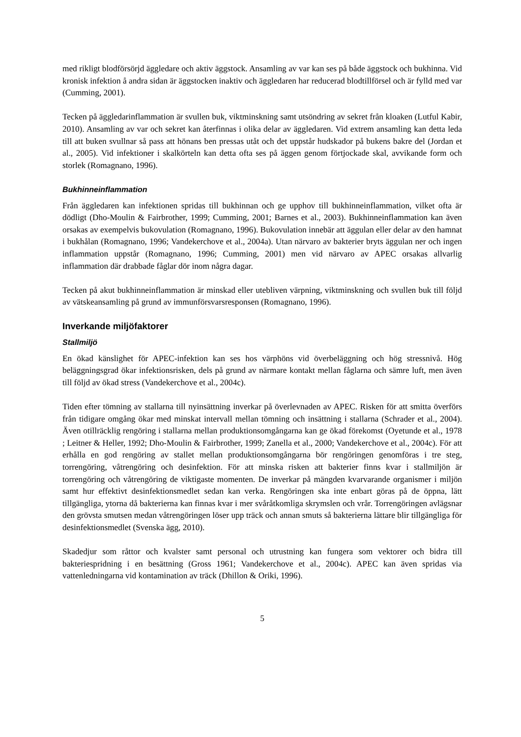med rikligt blodförsörjd äggledare och aktiv äggstock. Ansamling av var kan ses på både äggstock och bukhinna. Vid kronisk infektion å andra sidan är äggstocken inaktiv och äggledaren har reducerad blodtillförsel och är fylld med var (Cumming, 2001).
Tecken på äggledarinflammation är svullen buk, viktminskning samt utsöndring av sekret från kloaken (Lutful Kabir, 2010). Ansamling av var och sekret kan återfinnas i olika delar av äggledaren. Vid extrem ansamling kan detta leda till att buken svullnar så pass att hönans ben pressas utåt och det uppstår hudskador på bukens bakre del (Jordan et al., 2005). Vid infektioner i skalkörteln kan detta ofta ses på äggen genom förtjockade skal, avvikande form och storlek (Romagnano, 1996).
Bukhinneinflammation
Från äggledaren kan infektionen spridas till bukhinnan och ge upphov till bukhinneinflammation, vilket ofta är dödligt (Dho-Moulin & Fairbrother, 1999; Cumming, 2001; Barnes et al., 2003). Bukhinneinflammation kan även orsakas av exempelvis bukovulation (Romagnano, 1996). Bukovulation innebär att äggulan eller delar av den hamnat i bukhålan (Romagnano, 1996; Vandekerchove et al., 2004a). Utan närvaro av bakterier bryts äggulan ner och ingen inflammation uppstår (Romagnano, 1996; Cumming, 2001) men vid närvaro av APEC orsakas allvarlig inflammation där drabbade fåglar dör inom några dagar.
Tecken på akut bukhinneinflammation är minskad eller utebliven värpning, viktminskning och svullen buk till följd av vätskeansamling på grund av immunförsvarsresponsen (Romagnano, 1996).
Inverkande miljöfaktorer
Stallmiljö
En ökad känslighet för APEC-infektion kan ses hos värphöns vid överbeläggning och hög stressnivå. Hög beläggningsgrad ökar infektionsrisken, dels på grund av närmare kontakt mellan fåglarna och sämre luft, men även till följd av ökad stress (Vandekerchove et al., 2004c).
Tiden efter tömning av stallarna till nyinsättning inverkar på överlevnaden av APEC. Risken för att smitta överförs från tidigare omgång ökar med minskat intervall mellan tömning och insättning i stallarna (Schrader et al., 2004). Även otillräcklig rengöring i stallarna mellan produktionsomgångarna kan ge ökad förekomst (Oyetunde et al., 1978 ; Leitner & Heller, 1992; Dho-Moulin & Fairbrother, 1999; Zanella et al., 2000; Vandekerchove et al., 2004c). För att erhålla en god rengöring av stallet mellan produktionsomgångarna bör rengöringen genomföras i tre steg, torrengöring, våtrengöring och desinfektion. För att minska risken att bakterier finns kvar i stallmiljön är torrengöring och våtrengöring de viktigaste momenten. De inverkar på mängden kvarvarande organismer i miljön samt hur effektivt desinfektionsmedlet sedan kan verka. Rengöringen ska inte enbart göras på de öppna, lätt tillgängliga, ytorna då bakterierna kan finnas kvar i mer svåråtkomliga skrymslen och vrår. Torrengöringen avlägsnar den grövsta smutsen medan våtrengöringen löser upp träck och annan smuts så bakterierna lättare blir tillgängliga för desinfektionsmedlet (Svenska ägg, 2010).
Skadedjur som råttor och kvalster samt personal och utrustning kan fungera som vektorer och bidra till bakteriespridning i en besättning (Gross 1961; Vandekerchove et al., 2004c). APEC kan även spridas via vattenledningarna vid kontamination av träck (Dhillon & Oriki, 1996).
5